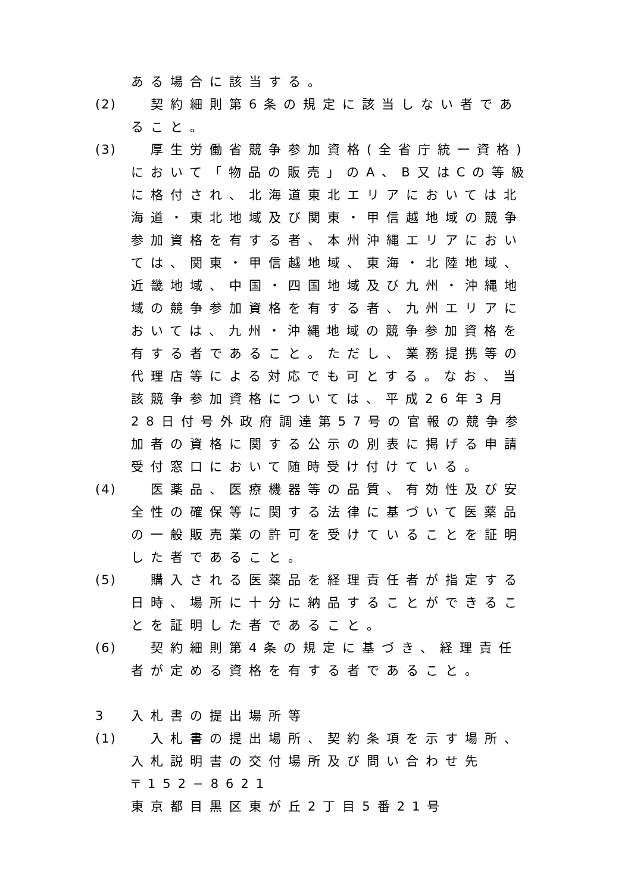ある場合に該当する。
(2) 　契約細則第6条の規定に該当しない者であること。
(3) 　厚生労働省競争参加資格(全省庁統一資格)において「物品の販売」のA、B又はCの等級に格付され、北海道東北エリアにおいては北海道・東北地域及び関東・甲信越地域の競争参加資格を有する者、本州沖縄エリアにおいては、関東・甲信越地域、東海・北陸地域、近畿地域、中国・四国地域及び九州・沖縄地域の競争参加資格を有する者、九州エリアにおいては、九州・沖縄地域の競争参加資格を有する者であること。ただし、業務提携等の代理店等による対応でも可とする。なお、当該競争参加資格については、平成26年3月28日付号外政府調達第57号の官報の競争参加者の資格に関する公示の別表に掲げる申請受付窓口において随時受け付けている。
(4) 　医薬品、医療機器等の品質、有効性及び安全性の確保等に関する法律に基づいて医薬品の一般販売業の許可を受けていることを証明した者であること。
(5) 　購入される医薬品を経理責任者が指定する日時、場所に十分に納品することができることを証明した者であること。
(6) 　契約細則第4条の規定に基づき、経理責任者が定める資格を有する者であること。
3 入札書の提出場所等
(1) 　入札書の提出場所、契約条項を示す場所、入札説明書の交付場所及び問い合わせ先
〒152−8621
東京都目黒区東が丘2丁目5番21号